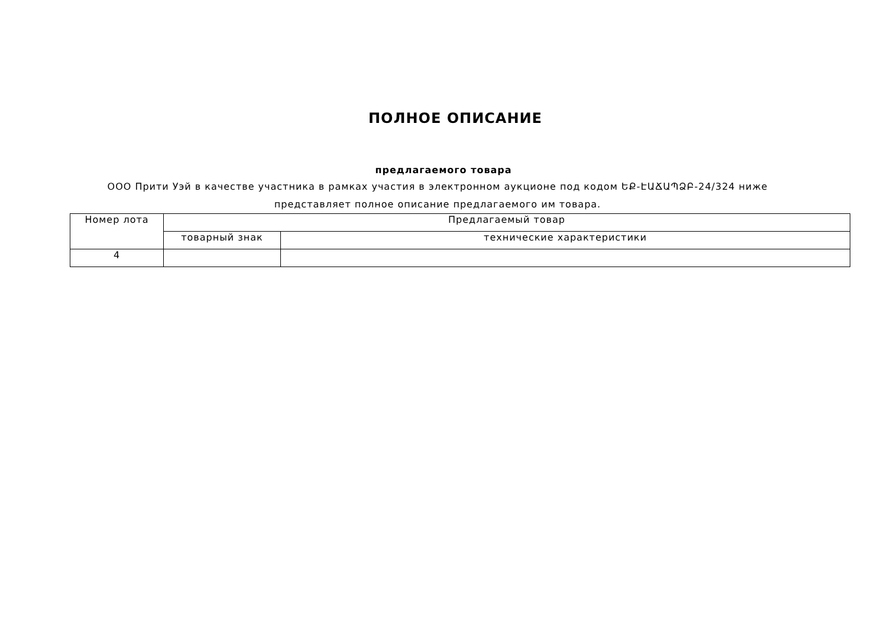ПОЛНОЕ ОПИСАНИЕ
предлагаемого товара
ООО Прити Уэй в качестве участника в рамках участия в электронном аукционе под кодом ԵՔ-ԷԱՃԱՊՁԲ-24/324 ниже представляет полное описание предлагаемого им товара.
| Номер лота | Предлагаемый товар | |
| --- | --- | --- |
| | товарный знак | технические характеристики |
| 4 | | |